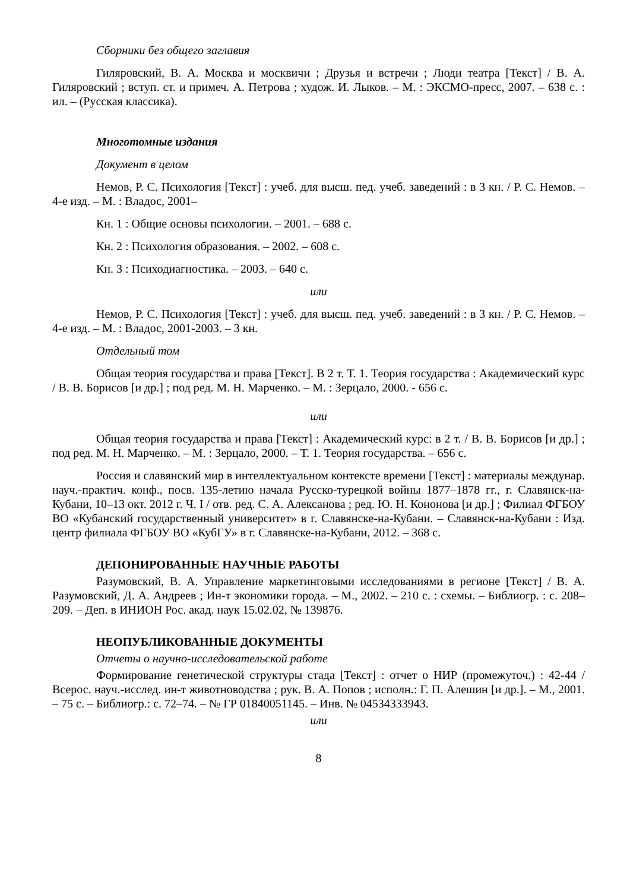Сборники без общего заглавия
Гиляровский, В. А. Москва и москвичи ; Друзья и встречи ; Люди театра [Текст] / В. А. Гиляровский ; вступ. ст. и примеч. А. Петрова ; худож. И. Лыков. – М. : ЭКСМО-пресс, 2007. – 638 с. : ил. – (Русская классика).
Многотомные издания
Документ в целом
Немов, Р. С. Психология [Текст] : учеб. для высш. пед. учеб. заведений : в 3 кн. / Р. С. Немов. – 4-е изд. – М. : Владос, 2001–
Кн. 1 : Общие основы психологии. – 2001. – 688 с.
Кн. 2 : Психология образования. – 2002. – 608 с.
Кн. 3 : Психодиагностика. – 2003. – 640 с.
или
Немов, Р. С. Психология [Текст] : учеб. для высш. пед. учеб. заведений : в 3 кн. / Р. С. Немов. – 4-е изд. – М. : Владос, 2001-2003. – 3 кн.
Отдельный том
Общая теория государства и права [Текст]. В 2 т. Т. 1. Теория государства : Академический курс / В. В. Борисов [и др.] ; под ред. М. Н. Марченко. – М. : Зерцало, 2000. - 656 с.
или
Общая теория государства и права [Текст] : Академический курс: в 2 т. / В. В. Борисов [и др.] ; под ред. М. Н. Марченко. – М. : Зерцало, 2000. – Т. 1. Теория государства. – 656 с.
Россия и славянский мир в интеллектуальном контексте времени [Текст] : материалы междунар. науч.-практич. конф., посв. 135-летию начала Русско-турецкой войны 1877–1878 гг., г. Славянск-на-Кубани, 10–13 окт. 2012 г. Ч. I / отв. ред. С. А. Алексанова ; ред. Ю. Н. Кононова [и др.] ; Филиал ФГБОУ ВО «Кубанский государственный университет» в г. Славянске-на-Кубани. – Славянск-на-Кубани : Изд. центр филиала ФГБОУ ВО «КубГУ» в г. Славянске-на-Кубани, 2012. – 368 с.
ДЕПОНИРОВАННЫЕ НАУЧНЫЕ РАБОТЫ
Разумовский, В. А. Управление маркетинговыми исследованиями в регионе [Текст] / В. А. Разумовский, Д. А. Андреев ; Ин-т экономики города. – М., 2002. – 210 с. : схемы. – Библиогр. : с. 208–209. – Деп. в ИНИОН Рос. акад. наук 15.02.02, № 139876.
НЕОПУБЛИКОВАННЫЕ ДОКУМЕНТЫ
Отчеты о научно-исследовательской работе
Формирование генетической структуры стада [Текст] : отчет о НИР (промежуточ.) : 42-44 / Всерос. науч.-исслед. ин-т животноводства ; рук. В. А. Попов ; исполн.: Г. П. Алешин [и др.]. – М., 2001. – 75 с. – Библиогр.: с. 72–74. – № ГР 01840051145. – Инв. № 04534333943.
или
8